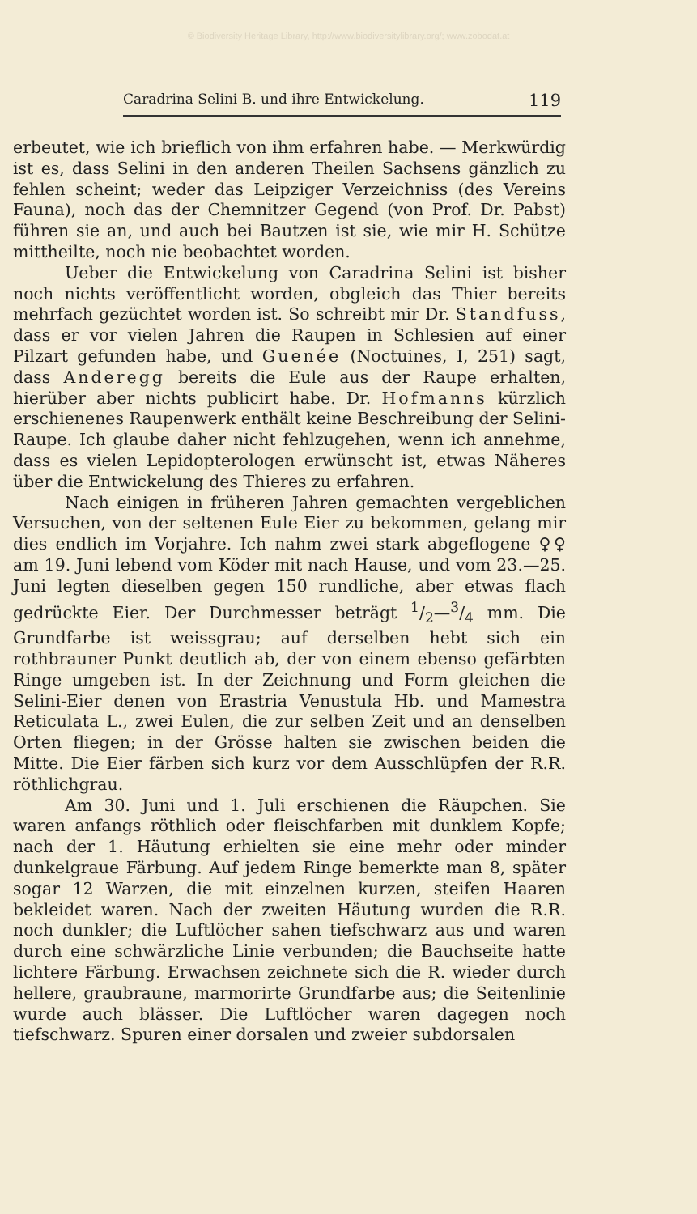© Biodiversity Heritage Library, http://www.biodiversitylibrary.org/; www.zobodat.at
Caradrina Selini B. und ihre Entwickelung. 119
erbeutet, wie ich brieflich von ihm erfahren habe. — Merkwürdig ist es, dass Selini in den anderen Theilen Sachsens gänzlich zu fehlen scheint; weder das Leipziger Verzeichniss (des Vereins Fauna), noch das der Chemnitzer Gegend (von Prof. Dr. Pabst) führen sie an, und auch bei Bautzen ist sie, wie mir H. Schütze mittheilte, noch nie beobachtet worden.
Ueber die Entwickelung von Caradrina Selini ist bisher noch nichts veröffentlicht worden, obgleich das Thier bereits mehrfach gezüchtet worden ist. So schreibt mir Dr. Standfuss, dass er vor vielen Jahren die Raupen in Schlesien auf einer Pilzart gefunden habe, und Guenée (Noctuines, I, 251) sagt, dass Anderegg bereits die Eule aus der Raupe erhalten, hierüber aber nichts publicirt habe. Dr. Hofmanns kürzlich erschienenes Raupenwerk enthält keine Beschreibung der Selini-Raupe. Ich glaube daher nicht fehlzugehen, wenn ich annehme, dass es vielen Lepidopterologen erwünscht ist, etwas Näheres über die Entwickelung des Thieres zu erfahren.
Nach einigen in früheren Jahren gemachten vergeblichen Versuchen, von der seltenen Eule Eier zu bekommen, gelang mir dies endlich im Vorjahre. Ich nahm zwei stark abgeflogene ♀♀ am 19. Juni lebend vom Köder mit nach Hause, und vom 23.—25. Juni legten dieselben gegen 150 rundliche, aber etwas flach gedrückte Eier. Der Durchmesser beträgt 1/2—3/4 mm. Die Grundfarbe ist weissgrau; auf derselben hebt sich ein rothbrauner Punkt deutlich ab, der von einem ebenso gefärbten Ringe umgeben ist. In der Zeichnung und Form gleichen die Selini-Eier denen von Erastria Venustula Hb. und Mamestra Reticulata L., zwei Eulen, die zur selben Zeit und an denselben Orten fliegen; in der Grösse halten sie zwischen beiden die Mitte. Die Eier färben sich kurz vor dem Ausschlüpfen der R.R. röthlichgrau.
Am 30. Juni und 1. Juli erschienen die Räupchen. Sie waren anfangs röthlich oder fleischfarben mit dunklem Kopfe; nach der 1. Häutung erhielten sie eine mehr oder minder dunkelgraue Färbung. Auf jedem Ringe bemerkte man 8, später sogar 12 Warzen, die mit einzelnen kurzen, steifen Haaren bekleidet waren. Nach der zweiten Häutung wurden die R.R. noch dunkler; die Luftlöcher sahen tiefschwarz aus und waren durch eine schwärzliche Linie verbunden; die Bauchseite hatte lichtere Färbung. Erwachsen zeichnete sich die R. wieder durch hellere, graubraune, marmorirte Grundfarbe aus; die Seitenlinie wurde auch blässer. Die Luftlöcher waren dagegen noch tiefschwarz. Spuren einer dorsalen und zweier subdorsalen